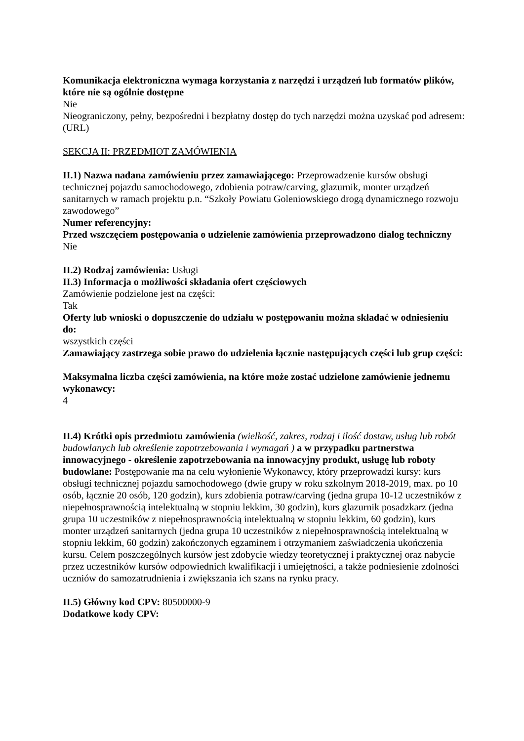Komunikacja elektroniczna wymaga korzystania z narzędzi i urządzeń lub formatów plików, które nie są ogólnie dostępne
Nie
Nieograniczony, pełny, bezpośredni i bezpłatny dostęp do tych narzędzi można uzyskać pod adresem: (URL)
SEKCJA II: PRZEDMIOT ZAMÓWIENIA
II.1) Nazwa nadana zamówieniu przez zamawiającego: Przeprowadzenie kursów obsługi technicznej pojazdu samochodowego, zdobienia potraw/carving, glazurnik, monter urządzeń sanitarnych w ramach projektu p.n. “Szkoły Powiatu Goleniowskiego drogą dynamicznego rozwoju zawodowego”
Numer referencyjny:
Przed wszczęciem postępowania o udzielenie zamówienia przeprowadzono dialog techniczny
Nie
II.2) Rodzaj zamówienia: Usługi
II.3) Informacja o możliwości składania ofert częściowych
Zamówienie podzielone jest na części:
Tak
Oferty lub wnioski o dopuszczenie do udziału w postępowaniu można składać w odniesieniu do:
wszystkich części
Zamawiający zastrzega sobie prawo do udzielenia łącznie następujących części lub grup części:
Maksymalna liczba części zamówienia, na które może zostać udzielone zamówienie jednemu wykonawcy:
4
II.4) Krótki opis przedmiotu zamówienia (wielkość, zakres, rodzaj i ilość dostaw, usług lub robót budowlanych lub określenie zapotrzebowania i wymagań ) a w przypadku partnerstwa innowacyjnego - określenie zapotrzebowania na innowacyjny produkt, usługę lub roboty budowlane: Postępowanie ma na celu wyłonienie Wykonawcy, który przeprowadzi kursy: kurs obsługi technicznej pojazdu samochodowego (dwie grupy w roku szkolnym 2018-2019, max. po 10 osób, łącznie 20 osób, 120 godzin), kurs zdobienia potraw/carving (jedna grupa 10-12 uczestników z niepełnosprawnością intelektualną w stopniu lekkim, 30 godzin), kurs glazurnik posadzkarz (jedna grupa 10 uczestników z niepełnosprawnością intelektualną w stopniu lekkim, 60 godzin), kurs monter urządzeń sanitarnych (jedna grupa 10 uczestników z niepełnosprawnością intelektualną w stopniu lekkim, 60 godzin) zakończonych egzaminem i otrzymaniem zaświadczenia ukończenia kursu. Celem poszczególnych kursów jest zdobycie wiedzy teoretycznej i praktycznej oraz nabycie przez uczestników kursów odpowiednich kwalifikacji i umiejętności, a także podniesienie zdolności uczniów do samozatrudnienia i zwiększania ich szans na rynku pracy.
II.5) Główny kod CPV: 80500000-9
Dodatkowe kody CPV: